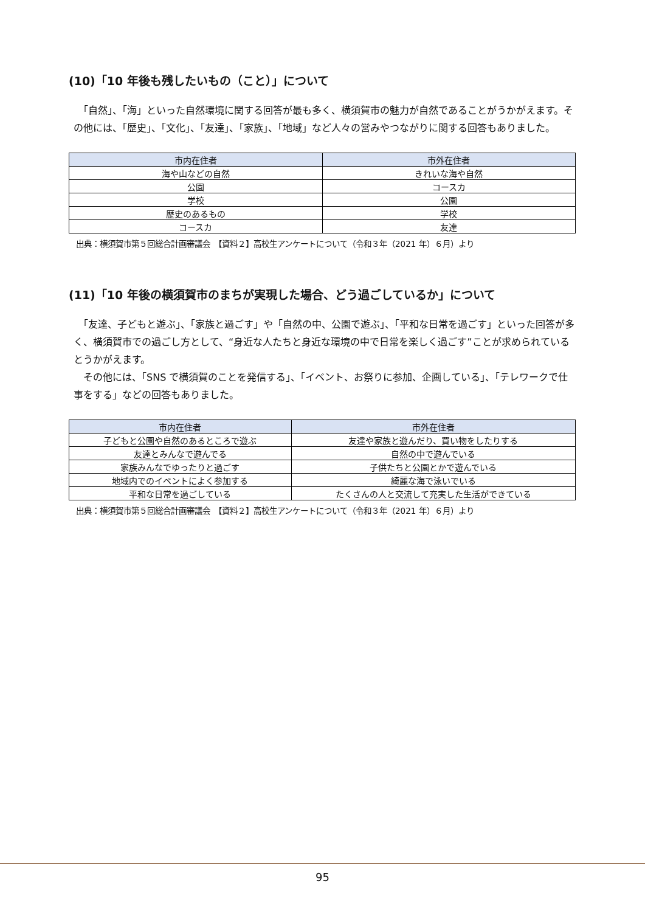(10)「10 年後も残したいもの（こと）」について
　「自然」、「海」といった自然環境に関する回答が最も多く、横須賀市の魅力が自然であることがうかがえます。その他には、「歴史」、「文化」、「友達」、「家族」、「地域」など人々の営みやつながりに関する回答もありました。
| 市内在住者 | 市外在住者 |
| --- | --- |
| 海や山などの自然 | きれいな海や自然 |
| 公園 | コースカ |
| 学校 | 公園 |
| 歴史のあるもの | 学校 |
| コースカ | 友達 |
出典：横須賀市第５回総合計画審議会　【資料２】高校生アンケートについて（令和３年（2021 年）６月）より
(11)「10 年後の横須賀市のまちが実現した場合、どう過ごしているか」について
　「友達、子どもと遊ぶ」、「家族と過ごす」や「自然の中、公園で遊ぶ」、「平和な日常を過ごす」といった回答が多く、横須賀市での過ごし方として、“身近な人たちと身近な環境の中で日常を楽しく過ごす”ことが求められているとうかがえます。
　その他には、「SNS で横須賀のことを発信する」、「イベント、お祭りに参加、企画している」、「テレワークで仕事をする」などの回答もありました。
| 市内在住者 | 市外在住者 |
| --- | --- |
| 子どもと公園や自然のあるところで遊ぶ | 友達や家族と遊んだり、買い物をしたりする |
| 友達とみんなで遊んでる | 自然の中で遊んでいる |
| 家族みんなでゆったりと過ごす | 子供たちと公園とかで遊んでいる |
| 地域内でのイベントによく参加する | 綺麗な海で泳いでいる |
| 平和な日常を過ごしている | たくさんの人と交流して充実した生活ができている |
出典：横須賀市第５回総合計画審議会　【資料２】高校生アンケートについて（令和３年（2021 年）６月）より
95